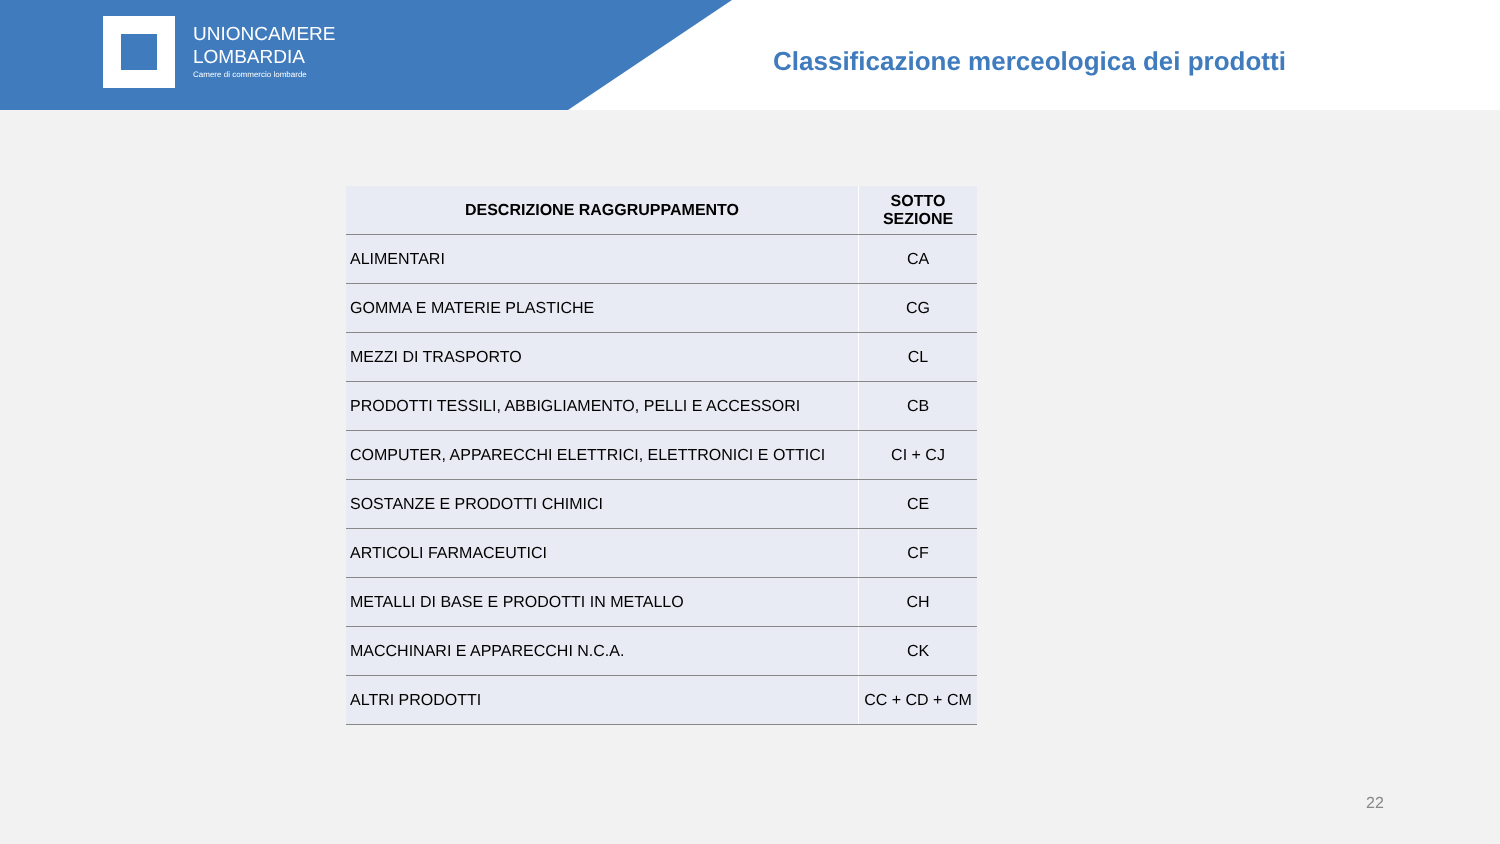UNIONCAMERE
LOMBARDIA
Camere di commercio lombarde
Classificazione merceologica dei prodotti
| DESCRIZIONE RAGGRUPPAMENTO | SOTTO SEZIONE |
| --- | --- |
| ALIMENTARI | CA |
| GOMMA E MATERIE PLASTICHE | CG |
| MEZZI DI TRASPORTO | CL |
| PRODOTTI TESSILI, ABBIGLIAMENTO, PELLI E ACCESSORI | CB |
| COMPUTER, APPARECCHI ELETTRICI, ELETTRONICI E OTTICI | CI + CJ |
| SOSTANZE E PRODOTTI CHIMICI | CE |
| ARTICOLI FARMACEUTICI | CF |
| METALLI DI BASE E PRODOTTI IN METALLO | CH |
| MACCHINARI E APPARECCHI N.C.A. | CK |
| ALTRI PRODOTTI | CC + CD + CM |
22